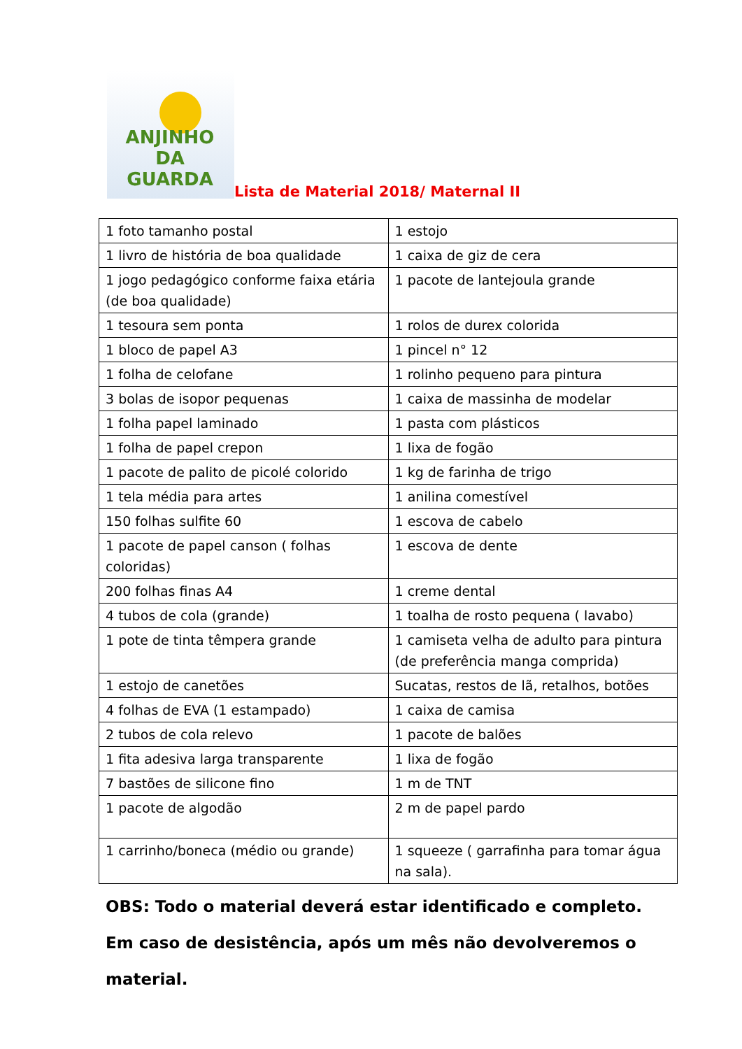ANJINHO DA
GUARDA
Lista de Material 2018/ Maternal II
| 1 foto tamanho postal | 1 estojo |
| 1 livro de história de boa qualidade | 1 caixa de giz de cera |
| 1 jogo pedagógico conforme faixa etária (de boa qualidade) | 1 pacote de lantejoula grande |
| 1 tesoura sem ponta | 1 rolos de durex colorida |
| 1 bloco de papel A3 | 1 pincel n° 12 |
| 1 folha de celofane | 1 rolinho pequeno para pintura |
| 3 bolas de isopor pequenas | 1 caixa de massinha de modelar |
| 1 folha papel laminado | 1 pasta com plásticos |
| 1 folha de papel crepon | 1 lixa de fogão |
| 1 pacote de palito de picolé colorido | 1 kg de farinha de trigo |
| 1 tela média para artes | 1 anilina comestível |
| 150 folhas sulfite 60 | 1 escova de cabelo |
| 1 pacote de papel canson ( folhas coloridas) | 1 escova de dente |
| 200 folhas finas A4 | 1 creme dental |
| 4 tubos de cola (grande) | 1 toalha de rosto pequena ( lavabo) |
| 1 pote de tinta têmpera grande | 1 camiseta velha de adulto para pintura (de preferência manga comprida) |
| 1 estojo de canetões | Sucatas, restos de lã, retalhos, botões |
| 4 folhas de EVA (1 estampado) | 1 caixa de camisa |
| 2 tubos de cola relevo | 1 pacote de balões |
| 1 fita adesiva larga transparente | 1 lixa de fogão |
| 7 bastões de silicone fino | 1 m de TNT |
| 1 pacote de algodão | 2 m de papel pardo |
| 1 carrinho/boneca (médio ou grande) | 1 squeeze ( garrafinha para tomar água na sala). |
OBS: Todo o material deverá estar identificado e completo. Em caso de desistência, após um mês não devolveremos o material.